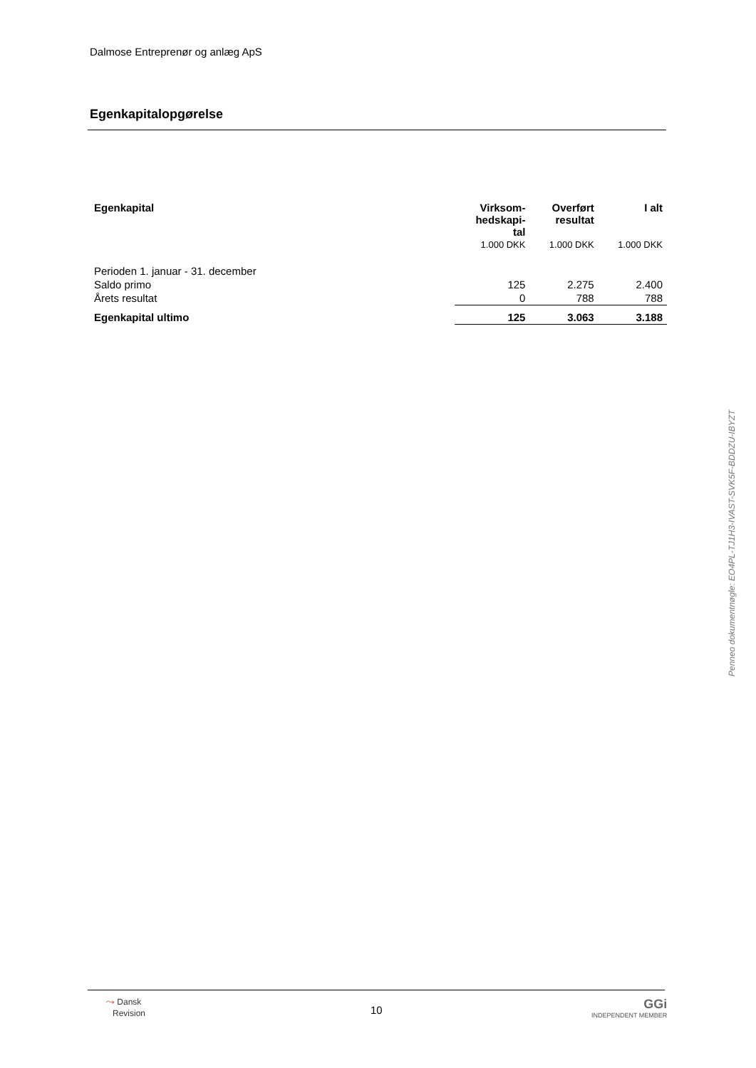Dalmose Entreprenør og anlæg ApS
Egenkapitalopgørelse
| Egenkapital | Virksom- hedskapi- tal | Overført resultat | I alt |
| --- | --- | --- | --- |
| | 1.000 DKK | 1.000 DKK | 1.000 DKK |
| Perioden 1. januar - 31. december | | | |
| Saldo primo | 125 | 2.275 | 2.400 |
| Årets resultat | 0 | 788 | 788 |
| Egenkapital ultimo | 125 | 3.063 | 3.188 |
Penneo dokumentnøgle: EO4PL-TJ1H3-IVAST-SVK5F-BDDZU-IBYZT
⤳ Dansk
Revision
10
GGi
INDEPENDENT MEMBER